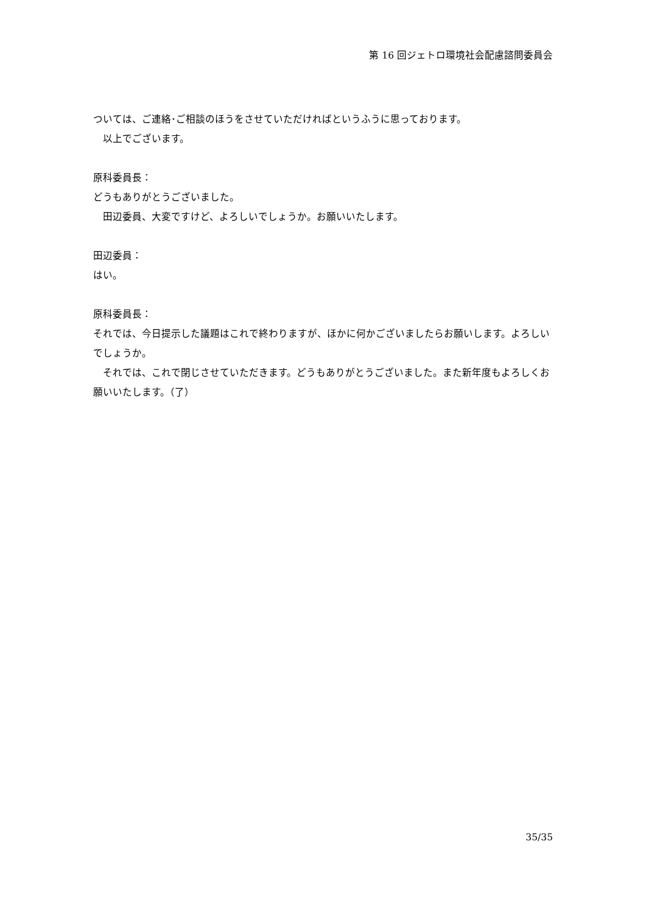第 16 回ジェトロ環境社会配慮諮問委員会
ついては、ご連絡･ご相談のほうをさせていただければというふうに思っております。
　以上でございます。
原科委員長：
どうもありがとうございました。
　田辺委員、大変ですけど、よろしいでしょうか。お願いいたします。
田辺委員：
はい。
原科委員長：
それでは、今日提示した議題はこれで終わりますが、ほかに何かございましたらお願いします。よろしいでしょうか。
　それでは、これで閉じさせていただきます。どうもありがとうございました。また新年度もよろしくお願いいたします。（了）
35/35